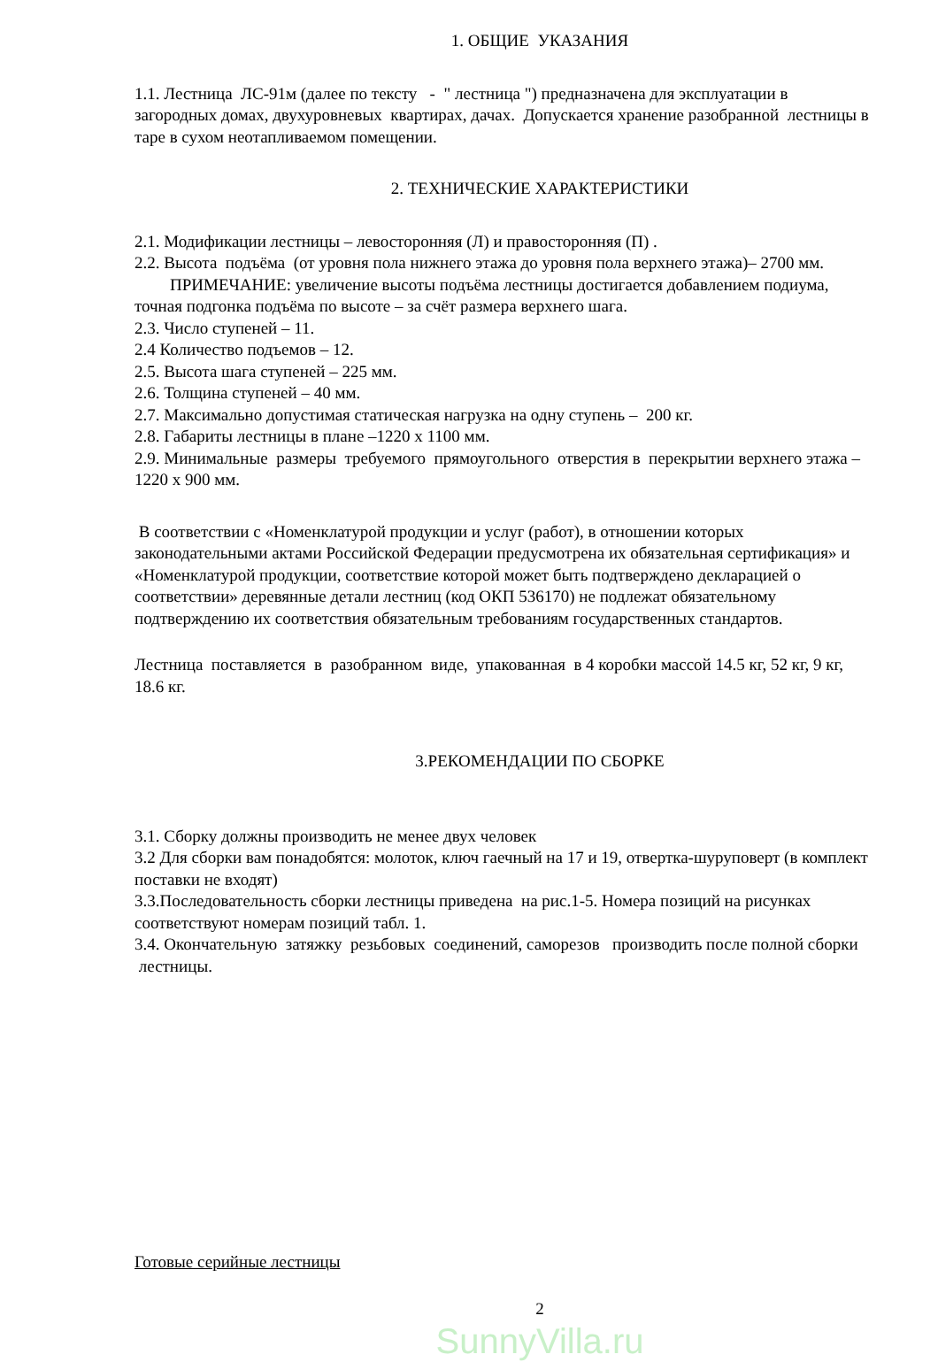1. ОБЩИЕ УКАЗАНИЯ
1.1. Лестница ЛС-91м (далее по тексту - " лестница ") предназначена для эксплуатации в загородных домах, двухуровневых квартирах, дачах. Допускается хранение разобранной лестницы в таре в сухом неотапливаемом помещении.
2. ТЕХНИЧЕСКИЕ ХАРАКТЕРИСТИКИ
2.1. Модификации лестницы – левосторонняя (Л) и правосторонняя (П) .
2.2. Высота подъёма (от уровня пола нижнего этажа до уровня пола верхнего этажа)– 2700 мм.
ПРИМЕЧАНИЕ: увеличение высоты подъёма лестницы достигается добавлением подиума, точная подгонка подъёма по высоте – за счёт размера верхнего шага.
2.3. Число ступеней – 11.
2.4 Количество подъемов – 12.
2.5. Высота шага ступеней – 225 мм.
2.6. Толщина ступеней – 40 мм.
2.7. Максимально допустимая статическая нагрузка на одну ступень – 200 кг.
2.8. Габариты лестницы в плане –1220 х 1100 мм.
2.9. Минимальные размеры требуемого прямоугольного отверстия в перекрытии верхнего этажа – 1220 х 900 мм.
В соответствии с «Номенклатурой продукции и услуг (работ), в отношении которых законодательными актами Российской Федерации предусмотрена их обязательная сертификация» и «Номенклатурой продукции, соответствие которой может быть подтверждено декларацией о соответствии» деревянные детали лестниц (код ОКП 536170) не подлежат обязательному подтверждению их соответствия обязательным требованиям государственных стандартов.
Лестница поставляется в разобранном виде, упакованная в 4 коробки массой 14.5 кг, 52 кг, 9 кг, 18.6 кг.
3.РЕКОМЕНДАЦИИ ПО СБОРКЕ
3.1. Сборку должны производить не менее двух человек
3.2 Для сборки вам понадобятся: молоток, ключ гаечный на 17 и 19, отвертка-шуруповерт (в комплект поставки не входят)
3.3.Последовательность сборки лестницы приведена на рис.1-5. Номера позиций на рисунках соответствуют номерам позиций табл. 1.
3.4. Окончательную затяжку резьбовых соединений, саморезов производить после полной сборки лестницы.
Готовые серийные лестницы
2
SunnyVilla.ru